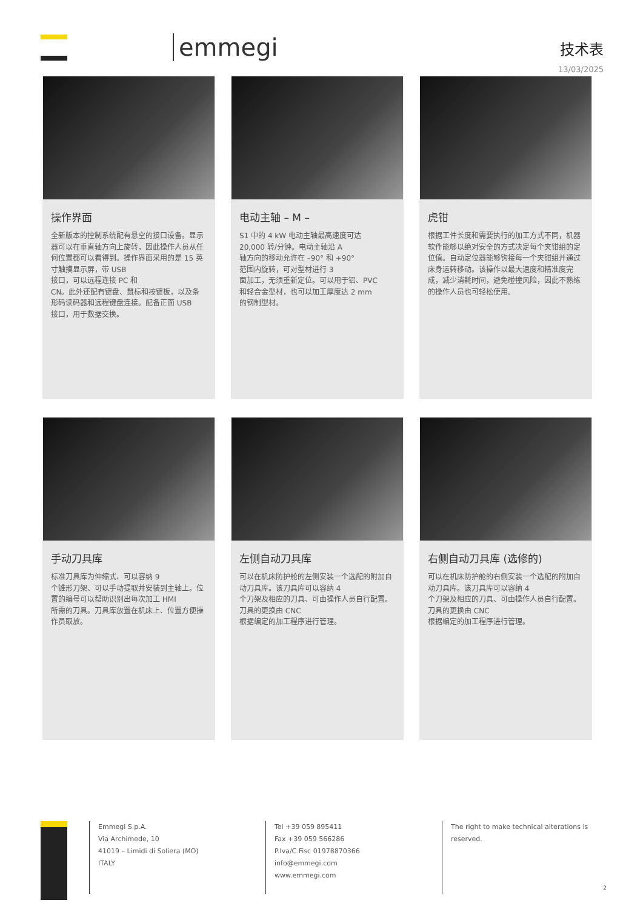emmegi
技术表
13/03/2025
操作界面
全新版本的控制系统配有悬空的接口设备。显示器可以在垂直轴方向上旋转，因此操作人员从任何位置都可以看得到。操作界面采用的是 15 英寸触摸显示屏，带 USB
接口，可以远程连接 PC 和
CN。此外还配有键盘、鼠标和按键板，以及条形码读码器和远程键盘连接。配备正面 USB
接口，用于数据交换。
电动主轴 – M –
S1 中的 4 kW 电动主轴最高速度可达
20,000 转/分钟。电动主轴沿 A
轴方向的移动允许在 –90° 和 +90°
范围内旋转，可对型材进行 3
面加工，无须重新定位。可以用于铝、PVC
和轻合金型材，也可以加工厚度达 2 mm
的钢制型材。
虎钳
根据工件长度和需要执行的加工方式不同，机器软件能够以绝对安全的方式决定每个夹钳组的定位值。自动定位器能够钩接每一个夹钳组并通过床身运转移动。该操作以最大速度和精准度完成，减少消耗时间，避免碰撞风险，因此不熟练的操作人员也可轻松使用。
手动刀具库
标准刀具库为伸缩式、可以容纳 9
个锥形刀架、可以手动提取并安装到主轴上。位置的编号可以帮助识别出每次加工 HMI
所需的刀具。刀具库放置在机床上、位置方便操作员取放。
左侧自动刀具库
可以在机床防护舱的左侧安装一个选配的附加自动刀具库。该刀具库可以容纳 4
个刀架及相应的刀具、可由操作人员自行配置。
刀具的更换由 CNC
根据编定的加工程序进行管理。
右侧自动刀具库 (选修的)
可以在机床防护舱的右侧安装一个选配的附加自动刀具库。该刀具库可以容纳 4
个刀架及相应的刀具、可由操作人员自行配置。
刀具的更换由 CNC
根据编定的加工程序进行管理。
Emmegi S.p.A.
Via Archimede, 10
41019 – Limidi di Soliera (MO)
ITALY
Tel +39 059 895411
Fax +39 059 566286
P.Iva/C.Fisc 01978870366
info@emmegi.com
www.emmegi.com
The right to make technical alterations is reserved.
2